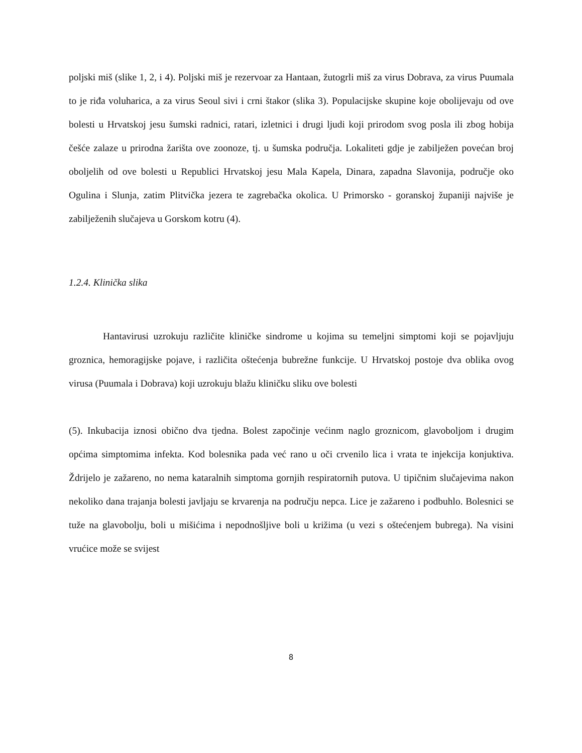poljski miš (slike 1, 2, i 4). Poljski miš je rezervoar za Hantaan, žutogrli miš za virus Dobrava, za virus Puumala to je riđa voluharica, a za virus Seoul sivi i crni štakor (slika 3). Populacijske skupine koje obolijevaju od ove bolesti u Hrvatskoj jesu šumski radnici, ratari, izletnici i drugi ljudi koji prirodom svog posla ili zbog hobija češće zalaze u prirodna žarišta ove zoonoze, tj. u šumska područja. Lokaliteti gdje je zabilježen povećan broj oboljelih od ove bolesti u Republici Hrvatskoj jesu Mala Kapela, Dinara, zapadna Slavonija, područje oko Ogulina i Slunja, zatim Plitvička jezera te zagrebačka okolica. U Primorsko - goranskoj županiji najviše je zabilježenih slučajeva u Gorskom kotru (4).
1.2.4. Klinička slika
Hantavirusi uzrokuju različite kliničke sindrome u kojima su temeljni simptomi koji se pojavljuju groznica, hemoragijske pojave, i različita oštećenja bubrežne funkcije. U Hrvatskoj postoje dva oblika ovog virusa (Puumala i Dobrava) koji uzrokuju blažu kliničku sliku ove bolesti
(5). Inkubacija iznosi obično dva tjedna. Bolest započinje većinm naglo groznicom, glavoboljom i drugim općima simptomima infekta. Kod bolesnika pada već rano u oči crvenilo lica i vrata te injekcija konjuktiva. Ždrijelo je zažareno, no nema kataralnih simptoma gornjih respiratornih putova. U tipičnim slučajevima nakon nekoliko dana trajanja bolesti javljaju se krvarenja na području nepca. Lice je zažareno i podbuhlo. Bolesnici se tuže na glavobolju, boli u mišićima i nepodnošljive boli u križima (u vezi s oštećenjem bubrega). Na visini vrućice može se svijest
8